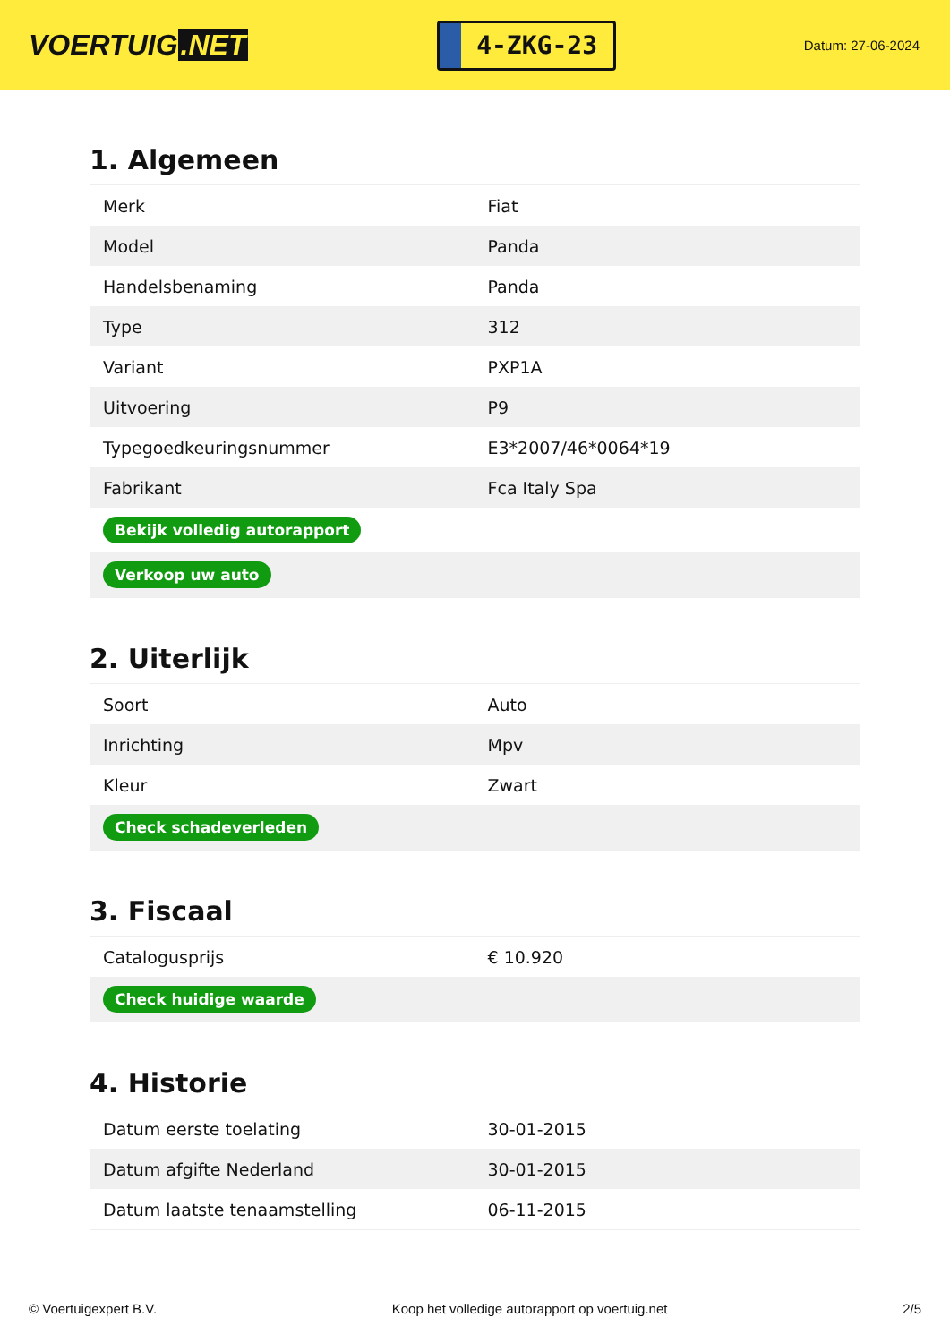VOERTUIG.NET
4-ZKG-23
Datum: 27-06-2024
1. Algemeen
| Merk | Fiat |
| Model | Panda |
| Handelsbenaming | Panda |
| Type | 312 |
| Variant | PXP1A |
| Uitvoering | P9 |
| Typegoedkeuringsnummer | E3*2007/46*0064*19 |
| Fabrikant | Fca Italy Spa |
| Bekijk volledig autorapport | |
| Verkoop uw auto | |
2. Uiterlijk
| Soort | Auto |
| Inrichting | Mpv |
| Kleur | Zwart |
| Check schadeverleden | |
3. Fiscaal
| Catalogusprijs | € 10.920 |
| Check huidige waarde | |
4. Historie
| Datum eerste toelating | 30-01-2015 |
| Datum afgifte Nederland | 30-01-2015 |
| Datum laatste tenaamstelling | 06-11-2015 |
© Voertuigexpert B.V. Koop het volledige autorapport op voertuig.net 2/5